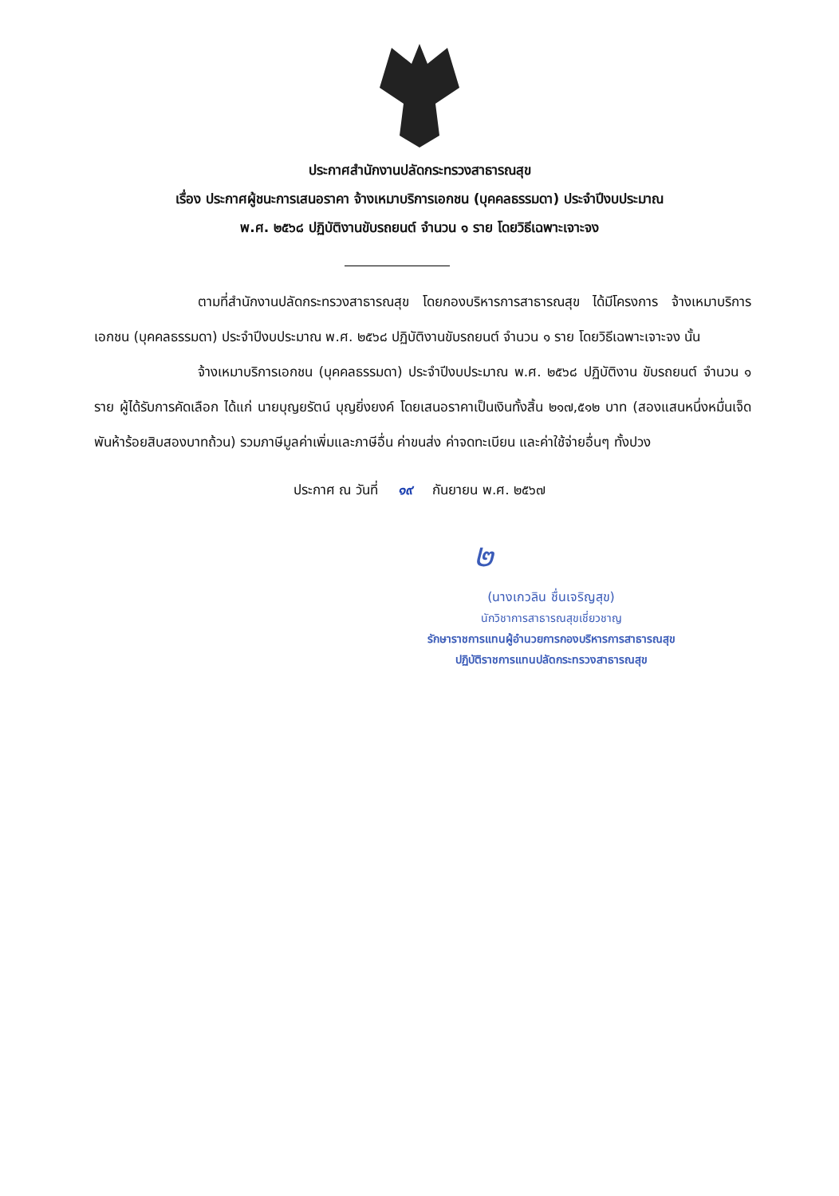ประกาศสำนักงานปลัดกระทรวงสาธารณสุข
เรื่อง ประกาศผู้ชนะการเสนอราคา จ้างเหมาบริการเอกชน (บุคคลธรรมดา) ประจำปีงบประมาณ
พ.ศ. ๒๕๖๘ ปฏิบัติงานขับรถยนต์ จำนวน ๑ ราย โดยวิธีเฉพาะเจาะจง
ตามที่สำนักงานปลัดกระทรวงสาธารณสุข โดยกองบริหารการสาธารณสุข ได้มีโครงการ จ้างเหมาบริการเอกชน (บุคคลธรรมดา) ประจำปีงบประมาณ พ.ศ. ๒๕๖๘ ปฏิบัติงานขับรถยนต์ จำนวน ๑ ราย โดยวิธีเฉพาะเจาะจง นั้น
จ้างเหมาบริการเอกชน (บุคคลธรรมดา) ประจำปีงบประมาณ พ.ศ. ๒๕๖๘ ปฏิบัติงาน ขับรถยนต์ จำนวน ๑ ราย ผู้ได้รับการคัดเลือก ได้แก่ นายบุญยรัตน์ บุญยิ่งยงค์ โดยเสนอราคาเป็นเงินทั้งสิ้น ๒๑๗,๕๑๒ บาท (สองแสนหนึ่งหมื่นเจ็ดพันห้าร้อยสิบสองบาทถ้วน) รวมภาษีมูลค่าเพิ่มและภาษีอื่น ค่าขนส่ง ค่าจดทะเบียน และค่าใช้จ่ายอื่นๆ ทั้งปวง
ประกาศ ณ วันที่ ๑๙ กันยายน พ.ศ. ๒๕๖๗
๒
(นางเกวลิน ชื่นเจริญสุข)
นักวิชาการสาธารณสุขเชี่ยวชาญ
รักษาราชการแทนผู้อำนวยการกองบริหารการสาธารณสุข
ปฏิบัติราชการแทนปลัดกระทรวงสาธารณสุข